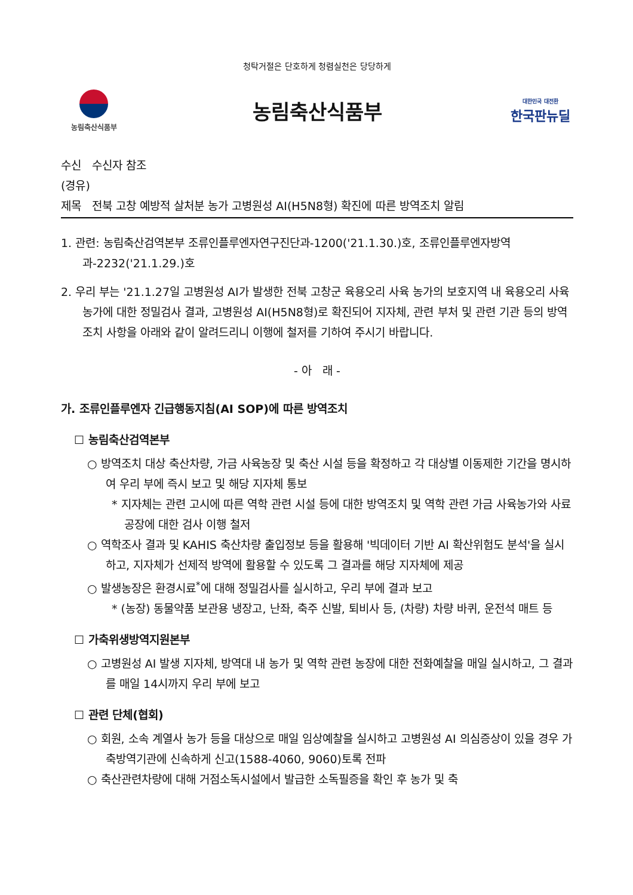청탁거절은 단호하게 청렴실천은 당당하게
농림축산식품부
농림축산식품부
대한민국 대전환
한국판뉴딜
수신 수신자 참조
(경유)
제목 전북 고창 예방적 살처분 농가 고병원성 AI(H5N8형) 확진에 따른 방역조치 알림
1. 관련: 농림축산검역본부 조류인플루엔자연구진단과-1200('21.1.30.)호, 조류인플루엔자방역과-2232('21.1.29.)호
2. 우리 부는 '21.1.27일 고병원성 AI가 발생한 전북 고창군 육용오리 사육 농가의 보호지역 내 육용오리 사육 농가에 대한 정밀검사 결과, 고병원성 AI(H5N8형)로 확진되어 지자체, 관련 부처 및 관련 기관 등의 방역조치 사항을 아래와 같이 알려드리니 이행에 철저를 기하여 주시기 바랍니다.
- 아 래 -
가. 조류인플루엔자 긴급행동지침(AI SOP)에 따른 방역조치
☐ 농림축산검역본부
○ 방역조치 대상 축산차량, 가금 사육농장 및 축산 시설 등을 확정하고 각 대상별 이동제한 기간을 명시하여 우리 부에 즉시 보고 및 해당 지자체 통보
* 지자체는 관련 고시에 따른 역학 관련 시설 등에 대한 방역조치 및 역학 관련 가금 사육농가와 사료공장에 대한 검사 이행 철저
○ 역학조사 결과 및 KAHIS 축산차량 출입정보 등을 활용해 '빅데이터 기반 AI 확산위험도 분석'을 실시하고, 지자체가 선제적 방역에 활용할 수 있도록 그 결과를 해당 지자체에 제공
○ 발생농장은 환경시료<sup>*</sup>에 대해 정밀검사를 실시하고, 우리 부에 결과 보고
* (농장) 동물약품 보관용 냉장고, 난좌, 축주 신발, 퇴비사 등, (차량) 차량 바퀴, 운전석 매트 등
☐ 가축위생방역지원본부
○ 고병원성 AI 발생 지자체, 방역대 내 농가 및 역학 관련 농장에 대한 전화예찰을 매일 실시하고, 그 결과를 매일 14시까지 우리 부에 보고
☐ 관련 단체(협회)
○ 회원, 소속 계열사 농가 등을 대상으로 매일 임상예찰을 실시하고 고병원성 AI 의심증상이 있을 경우 가축방역기관에 신속하게 신고(1588-4060, 9060)토록 전파
○ 축산관련차량에 대해 거점소독시설에서 발급한 소독필증을 확인 후 농가 및 축